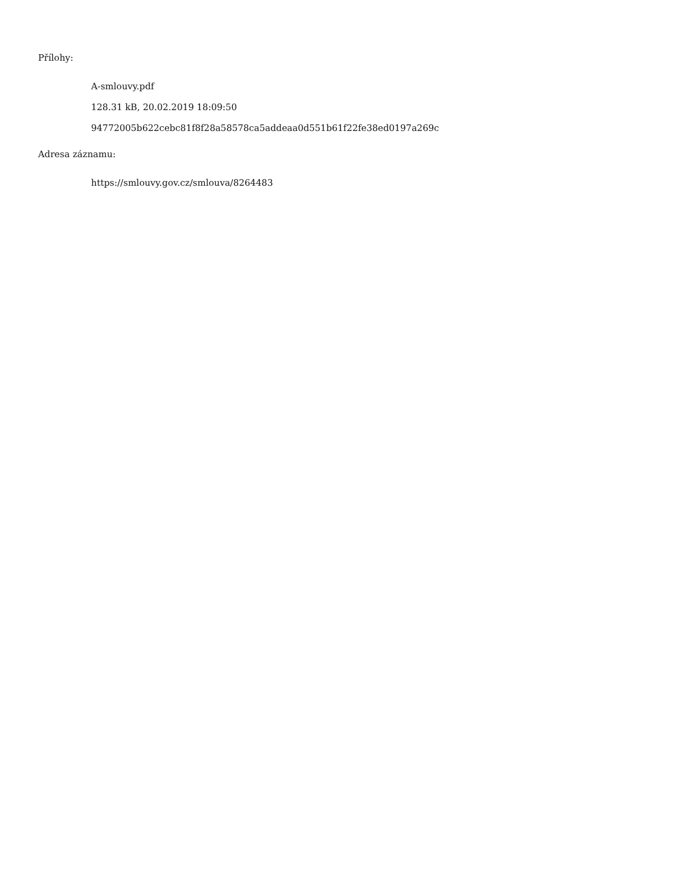Přílohy:
A-smlouvy.pdf
128.31 kB, 20.02.2019 18:09:50
94772005b622cebc81f8f28a58578ca5addeaa0d551b61f22fe38ed0197a269c
Adresa záznamu:
https://smlouvy.gov.cz/smlouva/8264483